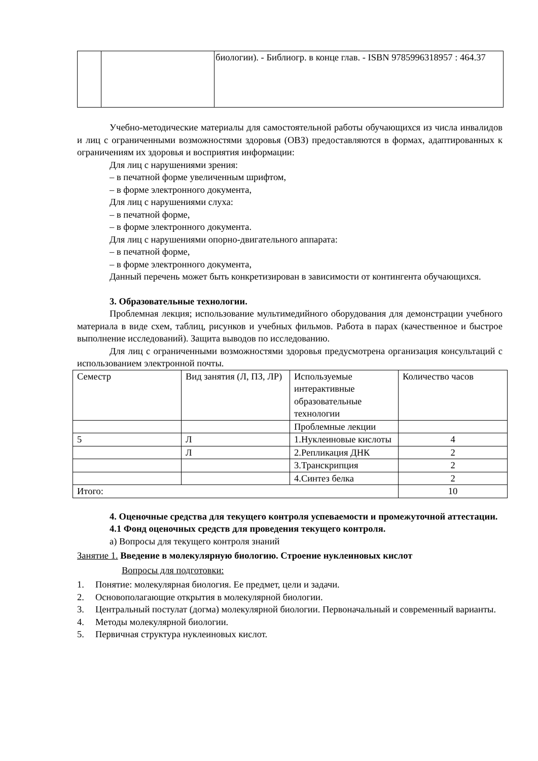| | | биологии). - Библиогр. в конце глав. - ISBN 9785996318957 : 464.37 |
Учебно-методические материалы для самостоятельной работы обучающихся из числа инвалидов и лиц с ограниченными возможностями здоровья (ОВЗ) предоставляются в формах, адаптированных к ограничениям их здоровья и восприятия информации:
Для лиц с нарушениями зрения:
– в печатной форме увеличенным шрифтом,
– в форме электронного документа,
Для лиц с нарушениями слуха:
– в печатной форме,
– в форме электронного документа.
Для лиц с нарушениями опорно-двигательного аппарата:
– в печатной форме,
– в форме электронного документа,
Данный перечень может быть конкретизирован в зависимости от контингента обучающихся.
3. Образовательные технологии.
Проблемная лекция; использование мультимедийного оборудования для демонстрации учебного материала в виде схем, таблиц, рисунков и учебных фильмов. Работа в парах (качественное и быстрое выполнение исследований). Защита выводов по исследованию.
Для лиц с ограниченными возможностями здоровья предусмотрена организация консультаций с использованием электронной почты.
| Семестр | Вид занятия (Л, ПЗ, ЛР) | Используемые интерактивные образовательные технологии | Количество часов |
| | | Проблемные лекции | |
| 5 | Л | 1.Нуклеиновые кислоты | 4 |
| | Л | 2.Репликация ДНК | 2 |
| | | 3.Транскрипция | 2 |
| | | 4.Синтез белка | 2 |
| Итого: | | | 10 |
4. Оценочные средства для текущего контроля успеваемости и промежуточной аттестации.
4.1 Фонд оценочных средств для проведения текущего контроля.
а) Вопросы для текущего контроля знаний
Занятие 1. Введение в молекулярную биологию. Строение нуклеиновых кислот
Вопросы для подготовки:
1. Понятие: молекулярная биология. Ее предмет, цели и задачи.
2. Основополагающие открытия в молекулярной биологии.
3. Центральный постулат (догма) молекулярной биологии. Первоначальный и современный варианты.
4. Методы молекулярной биологии.
5. Первичная структура нуклеиновых кислот.